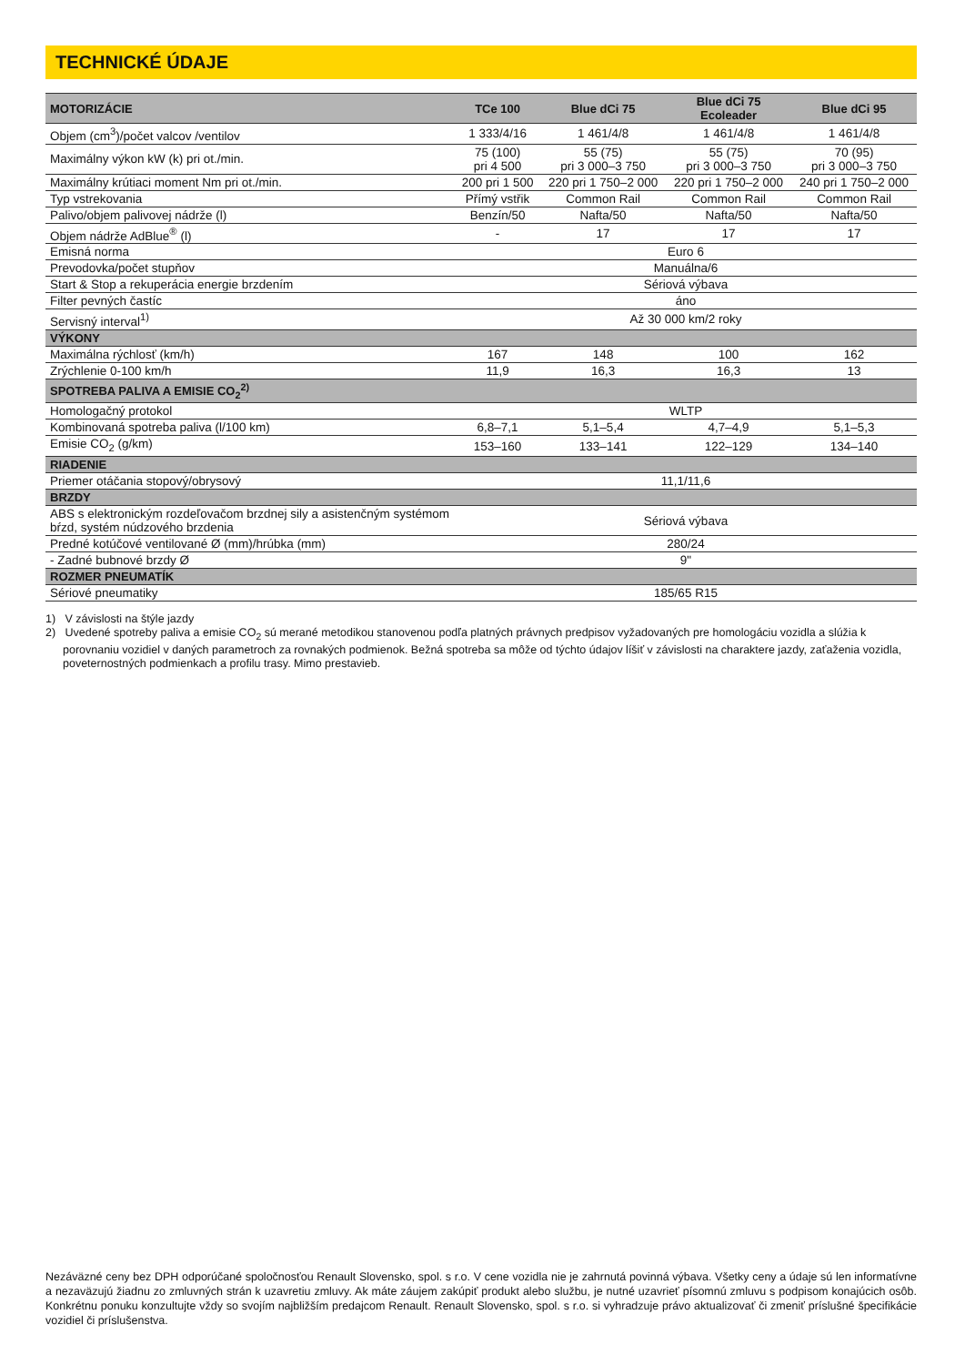TECHNICKÉ ÚDAJE
| MOTORIZÁCIE | TCe 100 | Blue dCi 75 | Blue dCi 75 Ecoleader | Blue dCi 95 |
| --- | --- | --- | --- | --- |
| Objem (cm<sup>3</sup>)/počet valcov /ventilov | 1 333/4/16 | 1 461/4/8 | 1 461/4/8 | 1 461/4/8 |
| Maximálny výkon kW (k) pri ot./min. | 75 (100) pri 4 500 | 55 (75) pri 3 000–3 750 | 55 (75) pri 3 000–3 750 | 70 (95) pri 3 000–3 750 |
| Maximálny krútiaci moment Nm pri ot./min. | 200 pri 1 500 | 220 pri 1 750–2 000 | 220 pri 1 750–2 000 | 240 pri 1 750–2 000 |
| Typ vstrekovania | Přímý vstřik | Common Rail | Common Rail | Common Rail |
| Palivo/objem palivovej nádrže (l) | Benzín/50 | Nafta/50 | Nafta/50 | Nafta/50 |
| Objem nádrže AdBlue<sup>®</sup> (l) | - | 17 | 17 | 17 |
| Emisná norma | Euro 6 | | | |
| Prevodovka/počet stupňov | Manuálna/6 | | | |
| Start & Stop a rekuperácia energie brzdením | Sériová výbava | | | |
| Filter pevných častíc | áno | | | |
| Servisný interval<sup>1)</sup> | Až 30 000 km/2 roky | | | |
| VÝKONY | | | | |
| Maximálna rýchlosť (km/h) | 167 | 148 | 100 | 162 |
| Zrýchlenie 0-100 km/h | 11,9 | 16,3 | 16,3 | 13 |
| SPOTREBA PALIVA A EMISIE CO<sub>2</sub><sup>2)</sup> | | | | |
| Homologačný protokol | WLTP | | | |
| Kombinovaná spotreba paliva (l/100 km) | 6,8–7,1 | 5,1–5,4 | 4,7–4,9 | 5,1–5,3 |
| Emisie CO<sub>2</sub> (g/km) | 153–160 | 133–141 | 122–129 | 134–140 |
| RIADENIE | | | | |
| Priemer otáčania stopový/obrysový | 11,1/11,6 | | | |
| BRZDY | | | | |
| ABS s elektronickým rozdeľovačom brzdnej sily a asistenčným systémom bŕzd, systém núdzového brzdenia | Sériová výbava | | | |
| Predné kotúčové ventilované Ø (mm)/hrúbka (mm) | 280/24 | | | |
| - Zadné bubnové brzdy Ø | 9" | | | |
| ROZMER PNEUMATÍK | | | | |
| Sériové pneumatiky | 185/65 R15 | | | |
1) V závislosti na štýle jazdy
2) Uvedené spotreby paliva a emisie CO<sub>2</sub> sú merané metodikou stanovenou podľa platných právnych predpisov vyžadovaných pre homologáciu vozidla a slúžia k porovnaniu vozidiel v daných parametroch za rovnakých podmienok. Bežná spotreba sa môže od týchto údajov líšiť v závislosti na charaktere jazdy, zaťaženia vozidla, poveternostných podmienkach a profilu trasy. Mimo prestavieb.
Nezáväzné ceny bez DPH odporúčané spoločnosťou Renault Slovensko, spol. s r.o. V cene vozidla nie je zahrnutá povinná výbava. Všetky ceny a údaje sú len informatívne a nezaväzujú žiadnu zo zmluvných strán k uzavretiu zmluvy. Ak máte záujem zakúpiť produkt alebo službu, je nutné uzavrieť písomnú zmluvu s podpisom konajúcich osôb. Konkrétnu ponuku konzultujte vždy so svojím najbližším predajcom Renault. Renault Slovensko, spol. s r.o. si vyhradzuje právo aktualizovať či zmeniť príslušné špecifikácie vozidiel či príslušenstva.